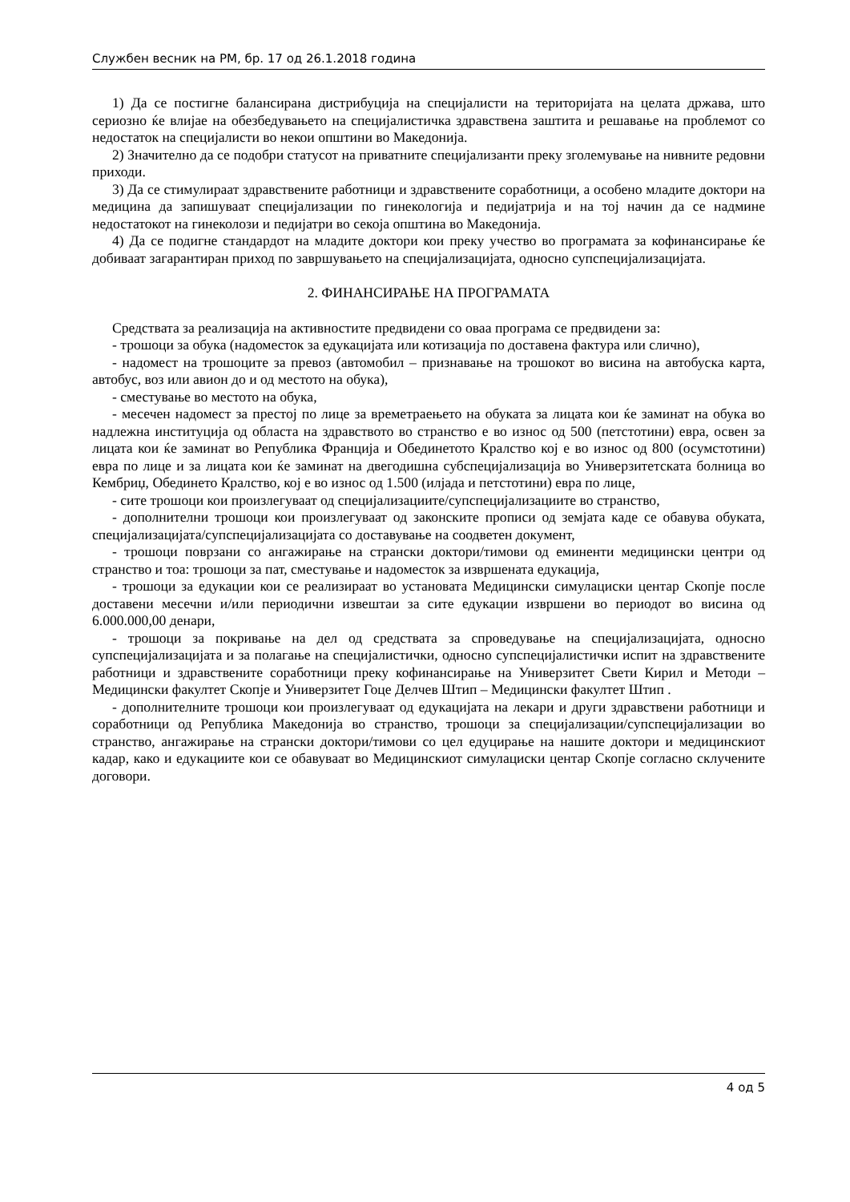Службен весник на РМ, бр. 17 од 26.1.2018 година
1) Да се постигне балансирана дистрибуција на специјалисти на територијата на целата држава, што сериозно ќе влијае на обезбедувањето на специјалистичка здравствена заштита и решавање на проблемот со недостаток на специјалисти во некои општини во Македонија.
2) Значително да се подобри статусот на приватните специјализанти преку зголемување на нивните редовни приходи.
3) Да се стимулираат здравствените работници и здравствените соработници, а особено младите доктори на медицина да запишуваат специјализации по гинекологија и педијатрија и на тој начин да се надмине недостатокот на гинеколози и педијатри во секоја општина во Македонија.
4) Да се подигне стандардот на младите доктори кои преку учество во програмата за кофинансирање ќе добиваат загарантиран приход по завршувањето на специјализацијата, односно супспецијализацијата.
2. ФИНАНСИРАЊЕ НА ПРОГРАМАТА
Средствата за реализација на активностите предвидени со оваа програма се предвидени за:
- трошоци за обука (надоместок за едукацијата или котизација по доставена фактура или слично),
- надомест на трошоците за превоз (автомобил – признавање на трошокот во висина на автобуска карта, автобус, воз или авион до и од местото на обука),
- сместување во местото на обука,
- месечен надомест за престој по лице за времетраењето на обуката за лицата кои ќе заминат на обука во надлежна институција од областа на здравството во странство е во износ од 500 (петстотини) евра, освен за лицата кои ќе заминат во Република Франција и Обединетото Кралство кој е во износ од 800 (осумстотини) евра по лице и за лицата кои ќе заминат на двегодишна субспецијализација во Универзитетската болница во Кембриџ, Обединето Кралство, кој е во износ од 1.500 (илјада и петстотини) евра по лице,
- сите трошоци кои произлегуваат од специјализациите/супспецијализациите во странство,
- дополнителни трошоци кои произлегуваат од законските прописи од земјата каде се обавува обуката, специјализацијата/супспецијализацијата со доставување на соодветен документ,
- трошоци поврзани со ангажирање на странски доктори/тимови од еминенти медицински центри од странство и тоа: трошоци за пат, сместување и надоместок за извршената едукација,
- трошоци за едукации кои се реализираат во установата Медицински симулациски центар Скопје после доставени месечни и/или периодични извештаи за сите едукации извршени во периодот во висина од 6.000.000,00 денари,
- трошоци за покривање на дел од средствата за спроведување на специјализацијата, односно супспецијализацијата и за полагање на специјалистички, односно супспецијалистички испит на здравствените работници и здравствените соработници преку кофинансирање на Универзитет Свети Кирил и Методи –Медицински факултет Скопје и Универзитет Гоце Делчев Штип – Медицински факултет Штип .
- дополнителните трошоци кои произлегуваат од едукацијата на лекари и други здравствени работници и соработници од Република Македонија во странство, трошоци за специјализации/супспецијализации во странство, ангажирање на странски доктори/тимови со цел едуцирање на нашите доктори и медицинскиот кадар, како и едукациите кои се обавуваат во Медицинскиот симулациски центар Скопје согласно склучените договори.
4 од 5